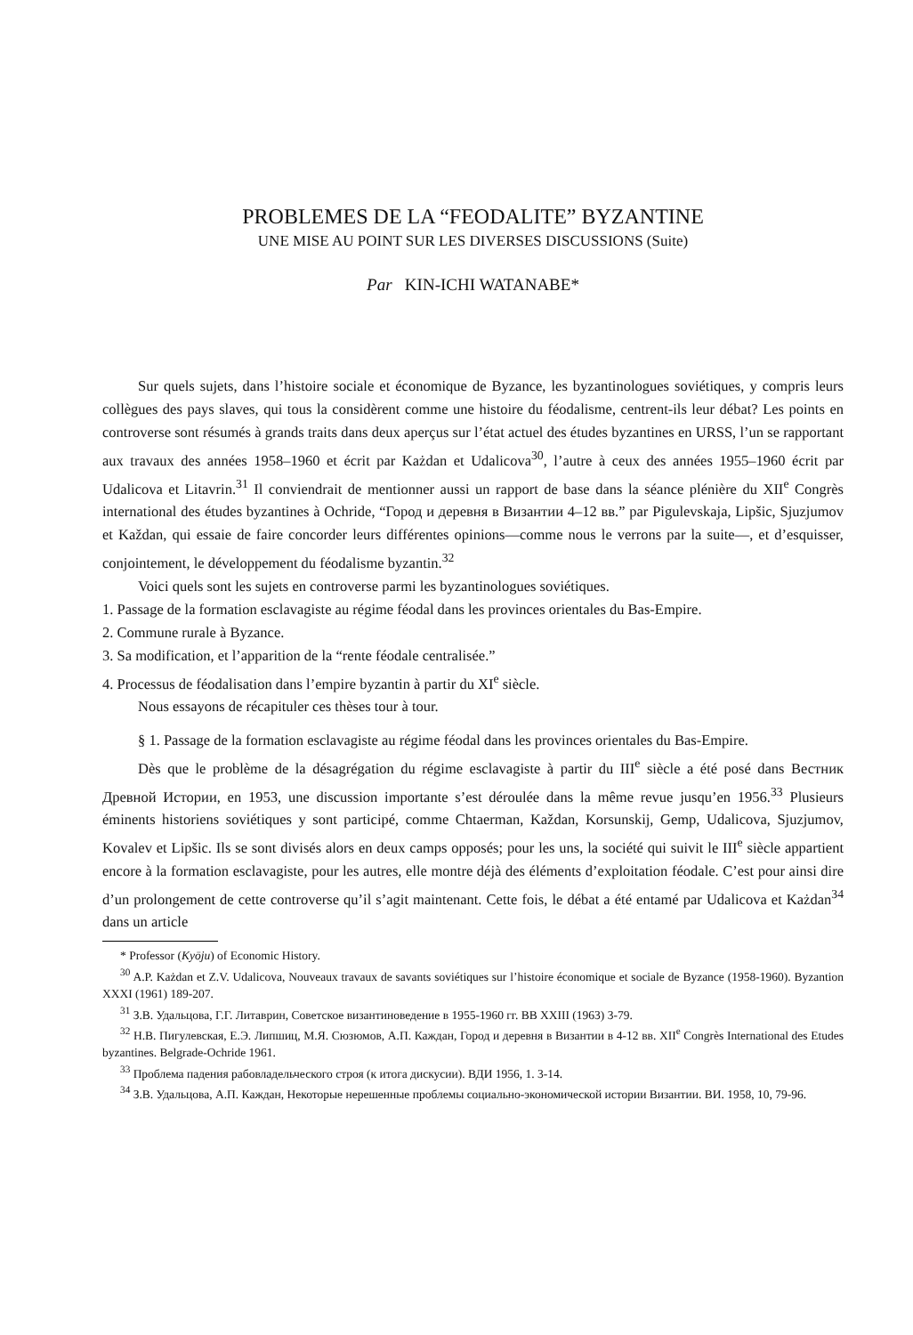PROBLEMES DE LA “FEODALITE” BYZANTINE
UNE MISE AU POINT SUR LES DIVERSES DISCUSSIONS (Suite)
Par KIN-ICHI WATANABE*
Sur quels sujets, dans l’histoire sociale et économique de Byzance, les byzantinologues soviétiques, y compris leurs collègues des pays slaves, qui tous la considèrent comme une histoire du féodalisme, centrent-ils leur débat? Les points en controverse sont résumés à grands traits dans deux aperçus sur l’état actuel des études byzantines en URSS, l’un se rapportant aux travaux des années 1958–1960 et écrit par Każdan et Udalicova<sup>30</sup>, l’autre à ceux des années 1955–1960 écrit par Udalicova et Litavrin.<sup>31</sup> Il conviendrait de mentionner aussi un rapport de base dans la séance plénière du XII<sup>e</sup> Congrès international des études byzantines à Ochride, “Город и деревня в Византии 4–12 вв.” par Pigulevskaja, Lipšic, Sjuzjumov et Každan, qui essaie de faire concorder leurs différentes opinions—comme nous le verrons par la suite—, et d’esquisser, conjointement, le développement du féodalisme byzantin.<sup>32</sup>
Voici quels sont les sujets en controverse parmi les byzantinologues soviétiques.
1. Passage de la formation esclavagiste au régime féodal dans les provinces orientales du Bas-Empire.
2. Commune rurale à Byzance.
3. Sa modification, et l’apparition de la “rente féodale centralisée.”
4. Processus de féodalisation dans l’empire byzantin à partir du XI<sup>e</sup> siècle.
Nous essayons de récapituler ces thèses tour à tour.
§ 1. Passage de la formation esclavagiste au régime féodal dans les provinces orientales du Bas-Empire.
Dès que le problème de la désagrégation du régime esclavagiste à partir du III<sup>e</sup> siècle a été posé dans Вестник Древной Истории, en 1953, une discussion importante s’est déroulée dans la même revue jusqu’en 1956.<sup>33</sup> Plusieurs éminents historiens soviétiques y sont participé, comme Chtaerman, Každan, Korsunskij, Gemp, Udalicova, Sjuzjumov, Kovalev et Lipšic. Ils se sont divisés alors en deux camps opposés; pour les uns, la société qui suivit le III<sup>e</sup> siècle appartient encore à la formation esclavagiste, pour les autres, elle montre déjà des éléments d’exploitation féodale. C’est pour ainsi dire d’un prolongement de cette controverse qu’il s’agit maintenant. Cette fois, le débat a été entamé par Udalicova et Każdan<sup>34</sup> dans un article
* Professor (Kyōju) of Economic History.
<sup>30</sup> A.P. Każdan et Z.V. Udalicova, Nouveaux travaux de savants soviétiques sur l’histoire économique et sociale de Byzance (1958-1960). Byzantion XXXI (1961) 189-207.
<sup>31</sup> З.В. Удальцова, Г.Г. Литаврин, Советское византиноведение в 1955-1960 гг. ВВ XXIII (1963) 3-79.
<sup>32</sup> Н.В. Пигулевская, Е.Э. Липшиц, М.Я. Сюзюмов, А.П. Каждан, Город и деревня в Византии в 4-12 вв. XII<sup>e</sup> Congrès International des Etudes byzantines. Belgrade-Ochride 1961.
<sup>33</sup> Проблема падения рабовладельческого строя (к итога дискусии). ВДИ 1956, 1. 3-14.
<sup>34</sup> З.В. Удальцова, А.П. Каждан, Некоторые нерешенные проблемы социально-экономической истории Византии. ВИ. 1958, 10, 79-96.